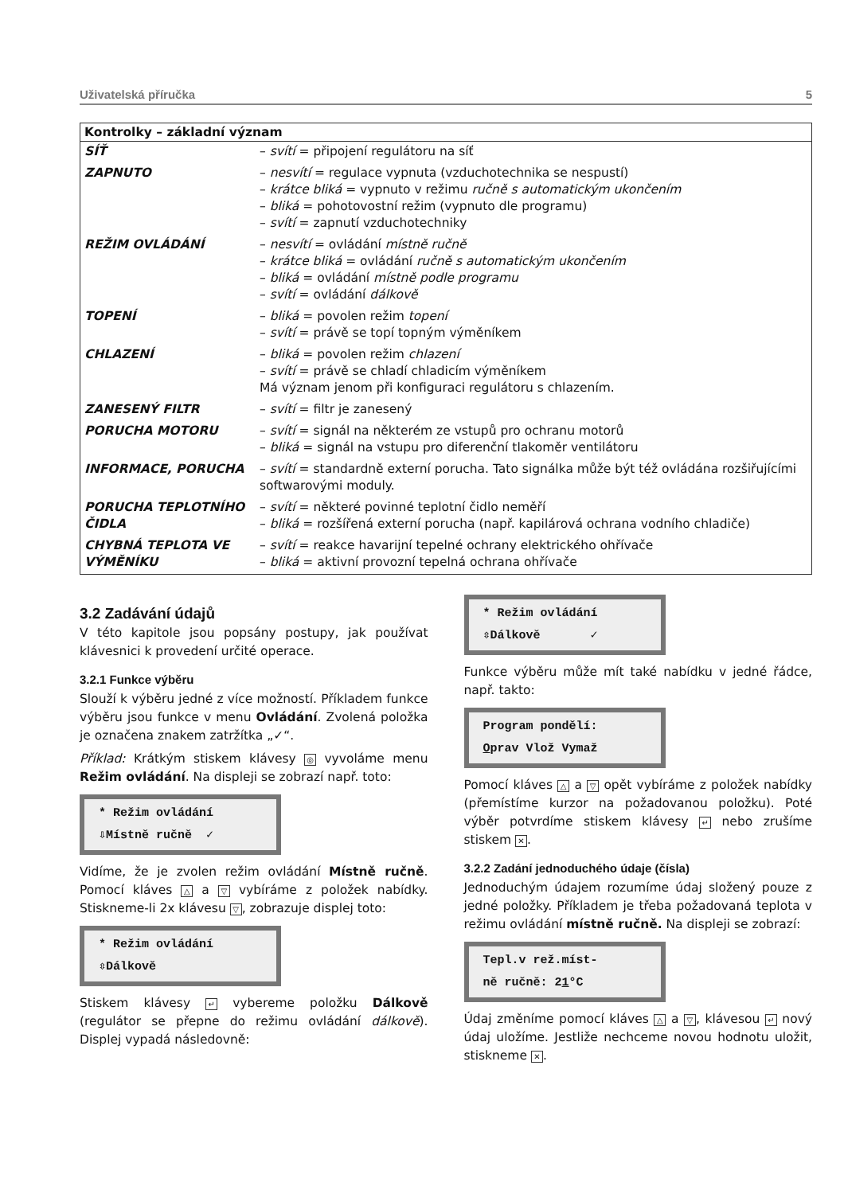Uživatelská příručka 5
| Kontrolky – základní význam | |
| --- | --- |
| SÍŤ | – svítí = připojení regulátoru na síť |
| ZAPNUTO | – nesvítí = regulace vypnuta (vzduchotechnika se nespustí) – krátce bliká = vypnuto v režimu ručně s automatickým ukončením – bliká = pohotovostní režim (vypnuto dle programu) – svítí = zapnutí vzduchotechniky |
| REŽIM OVLÁDÁNÍ | – nesvítí = ovládání místně ručně – krátce bliká = ovládání ručně s automatickým ukončením – bliká = ovládání místně podle programu – svítí = ovládání dálkově |
| TOPENÍ | – bliká = povolen režim topení – svítí = právě se topí topným výměníkem |
| CHLAZENÍ | – bliká = povolen režim chlazení – svítí = právě se chladí chladicím výměníkem Má význam jenom při konfiguraci regulátoru s chlazením. |
| ZANESENÝ FILTR | – svítí = filtr je zanesený |
| PORUCHA MOTORU | – svítí = signál na některém ze vstupů pro ochranu motorů – bliká = signál na vstupu pro diferenční tlakoměr ventilátoru |
| INFORMACE, PORUCHA | – svítí = standardně externí porucha. Tato signálka může být též ovládána rozšiřujícími softwarovými moduly. |
| PORUCHA TEPLOTNÍHO ČIDLA | – svítí = některé povinné teplotní čidlo neměří – bliká = rozšířená externí porucha (např. kapilárová ochrana vodního chladiče) |
| CHYBNÁ TEPLOTA VE VÝMĚNÍKU | – svítí = reakce havarijní tepelné ochrany elektrického ohřívače – bliká = aktivní provozní tepelná ochrana ohřívače |
3.2 Zadávání údajů
V této kapitole jsou popsány postupy, jak používat klávesnici k provedení určité operace.
3.2.1 Funkce výběru
Slouží k výběru jedné z více možností. Příkladem funkce výběru jsou funkce v menu Ovládání. Zvolená položka je označena znakem zatržítka „✓“.
Příklad: Krátkým stiskem klávesy ◎ vyvoláme menu Režim ovládání. Na displeji se zobrazí např. toto:
* Režim ovládání ⇩Místně ručně ✓
Vidíme, že je zvolen režim ovládání Místně ručně. Pomocí kláves △ a ▽ vybíráme z položek nabídky. Stiskneme-li 2x klávesu ▽, zobrazuje displej toto:
* Režim ovládání ⇳Dálkově
Stiskem klávesy ↵ vybereme položku Dálkově (regulátor se přepne do režimu ovládání dálkově). Displej vypadá následovně:
* Režim ovládání ⇳Dálkově ✓
Funkce výběru může mít také nabídku v jedné řádce, např. takto:
Program pondělí: Oprav Vlož Vymaž
Pomocí kláves △ a ▽ opět vybíráme z položek nabídky (přemístíme kurzor na požadovanou položku). Poté výběr potvrdíme stiskem klávesy ↵ nebo zrušíme stiskem ✕.
3.2.2 Zadání jednoduchého údaje (čísla)
Jednoduchým údajem rozumíme údaj složený pouze z jedné položky. Příkladem je třeba požadovaná teplota v režimu ovládání místně ručně. Na displeji se zobrazí:
Tepl.v rež.míst- ně ručně: 21°C
Údaj změníme pomocí kláves △ a ▽, klávesou ↵ nový údaj uložíme. Jestliže nechceme novou hodnotu uložit, stiskneme ✕.